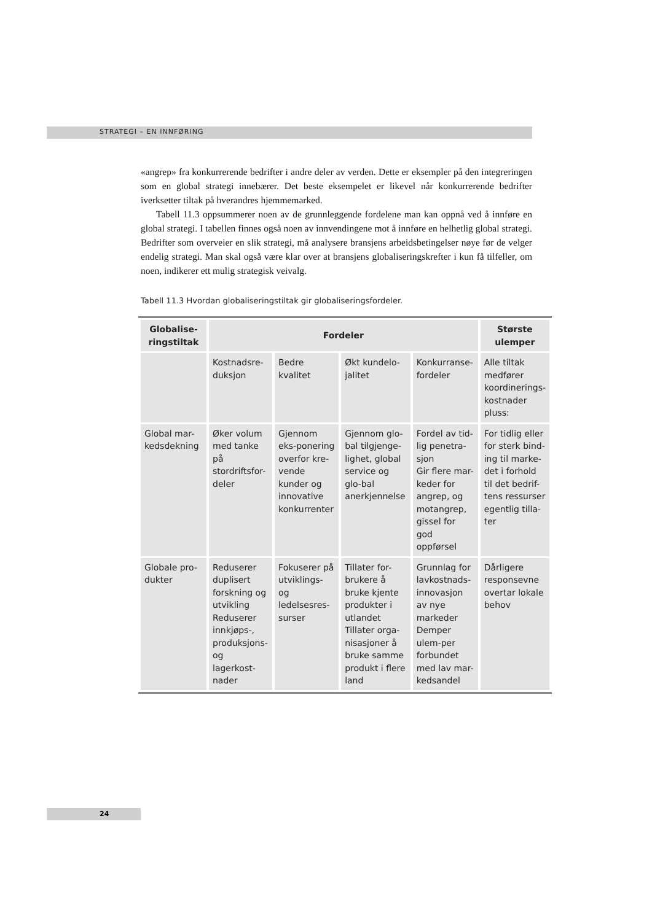STRATEGI – EN INNFØRING
«angrep» fra konkurrerende bedrifter i andre deler av verden. Dette er eksempler på den integreringen som en global strategi innebærer. Det beste eksempelet er likevel når konkurrerende bedrifter iverksetter tiltak på hverandres hjemmemarked.
Tabell 11.3 oppsummerer noen av de grunnleggende fordelene man kan oppnå ved å innføre en global strategi. I tabellen finnes også noen av innvendingene mot å innføre en helhetlig global strategi. Bedrifter som overveier en slik strategi, må analysere bransjens arbeidsbetingelser nøye før de velger endelig strategi. Man skal også være klar over at bransjens globaliseringskrefter i kun få tilfeller, om noen, indikerer ett mulig strategisk veivalg.
Tabell 11.3 Hvordan globaliseringstiltak gir globaliseringsfordeler.
| Globalise- ringstiltak | Fordeler | | | | Største ulemper |
| --- | --- | --- | --- | --- | --- |
| | Kostnadsre- duksjon | Bedre kvalitet | Økt kundelo- jalitet | Konkurranse- fordeler | Alle tiltak medfører koordinerings-kostnader pluss: |
| Global mar- kedsdekning | Øker volum med tanke på stordriftsfor-deler | Gjennom eks-ponering overfor kre-vende kunder og innovative konkurrenter | Gjennom glo-bal tilgjenge-lighet, global service og glo-bal anerkjennelse | Fordel av tid-lig penetra-sjon Gir flere mar-keder for angrep, og motangrep, gissel for god oppførsel | For tidlig eller for sterk bind-ing til marke-det i forhold til det bedrif-tens ressurser egentlig tilla-ter |
| Globale pro- dukter | Reduserer duplisert forskning og utvikling Reduserer innkjøps-, produksjons- og lagerkost-nader | Fokuserer på utviklings- og ledelsesres-surser | Tillater for-brukere å bruke kjente produkter i utlandet Tillater orga-nisasjoner å bruke samme produkt i flere land | Grunnlag for lavkostnads-innovasjon av nye markeder Demper ulem-per forbundet med lav mar-kedsandel | Dårligere responsevne overtar lokale behov |
24